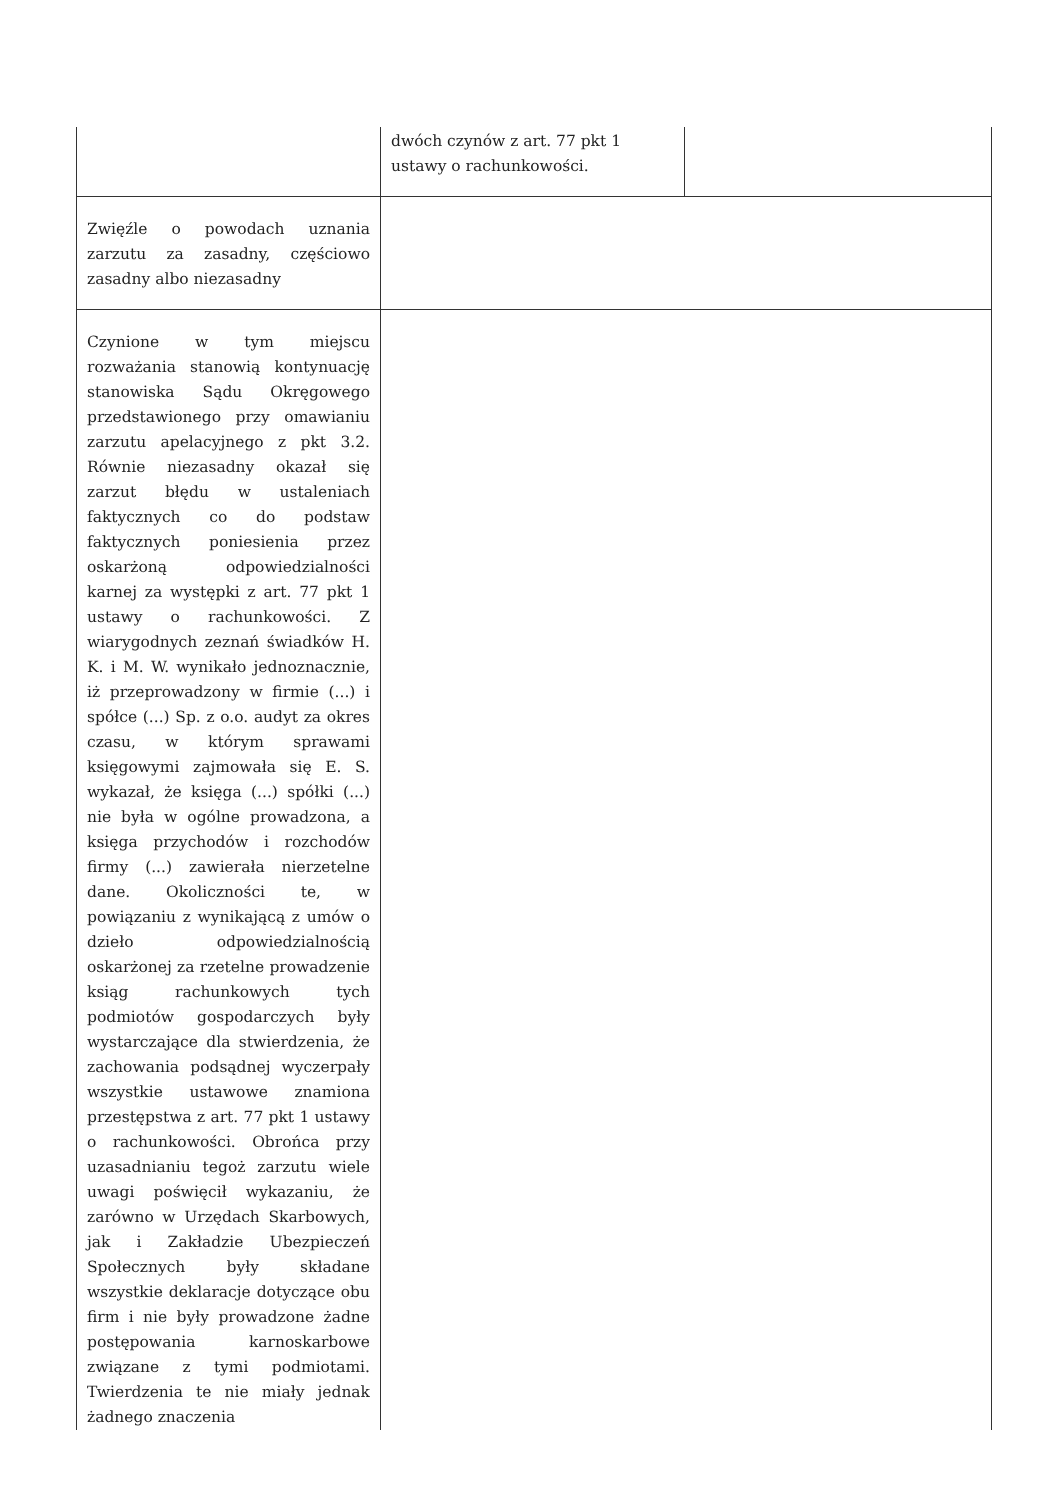| | dwóch czynów z art. 77 pkt 1 ustawy o rachunkowości. | |
| Zwięźle o powodach uznania zarzutu za zasadny, częściowo zasadny albo niezasadny | | |
| Czynione w tym miejscu rozważania stanowią kontynuację stanowiska Sądu Okręgowego przedstawionego przy omawianiu zarzutu apelacyjnego z pkt 3.2. Równie niezasadny okazał się zarzut błędu w ustaleniach faktycznych co do podstaw faktycznych poniesienia przez oskarżoną odpowiedzialności karnej za występki z art. 77 pkt 1 ustawy o rachunkowości. Z wiarygodnych zeznań świadków H. K. i M. W. wynikało jednoznacznie, iż przeprowadzony w firmie (...) i spółce (...) Sp. z o.o. audyt za okres czasu, w którym sprawami księgowymi zajmowała się E. S. wykazał, że księga (...) spółki (...) nie była w ogólne prowadzona, a księga przychodów i rozchodów firmy (...) zawierała nierzetelne dane. Okoliczności te, w powiązaniu z wynikającą z umów o dzieło odpowiedzialnością oskarżonej za rzetelne prowadzenie ksiąg rachunkowych tych podmiotów gospodarczych były wystarczające dla stwierdzenia, że zachowania podsądnej wyczerpały wszystkie ustawowe znamiona przestępstwa z art. 77 pkt 1 ustawy o rachunkowości. Obrońca przy uzasadnianiu tegoż zarzutu wiele uwagi poświęcił wykazaniu, że zarówno w Urzędach Skarbowych, jak i Zakładzie Ubezpieczeń Społecznych były składane wszystkie deklaracje dotyczące obu firm i nie były prowadzone żadne postępowania karnoskarbowe związane z tymi podmiotami. Twierdzenia te nie miały jednak żadnego znaczenia | | |